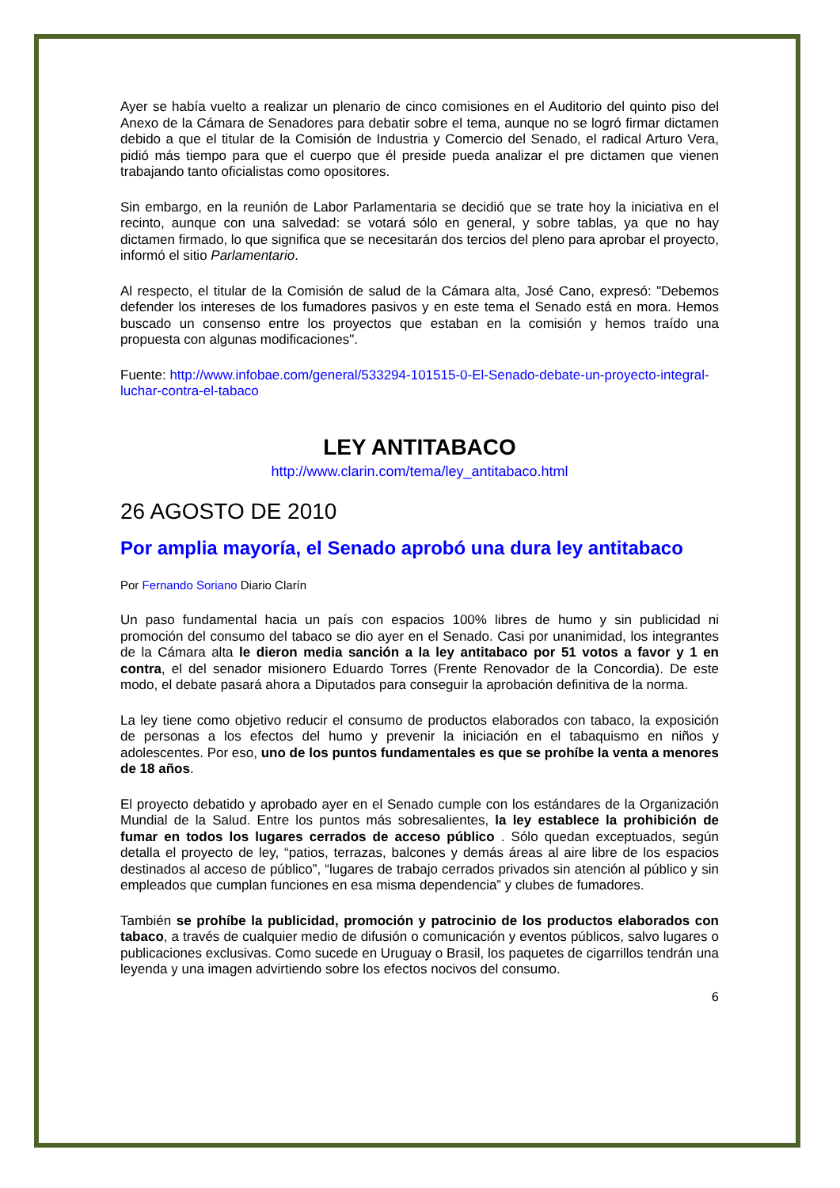Ayer se había vuelto a realizar un plenario de cinco comisiones en el Auditorio del quinto piso del Anexo de la Cámara de Senadores para debatir sobre el tema, aunque no se logró firmar dictamen debido a que el titular de la Comisión de Industria y Comercio del Senado, el radical Arturo Vera, pidió más tiempo para que el cuerpo que él preside pueda analizar el pre dictamen que vienen trabajando tanto oficialistas como opositores.
Sin embargo, en la reunión de Labor Parlamentaria se decidió que se trate hoy la iniciativa en el recinto, aunque con una salvedad: se votará sólo en general, y sobre tablas, ya que no hay dictamen firmado, lo que significa que se necesitarán dos tercios del pleno para aprobar el proyecto, informó el sitio Parlamentario.
Al respecto, el titular de la Comisión de salud de la Cámara alta, José Cano, expresó: "Debemos defender los intereses de los fumadores pasivos y en este tema el Senado está en mora. Hemos buscado un consenso entre los proyectos que estaban en la comisión y hemos traído una propuesta con algunas modificaciones".
Fuente: http://www.infobae.com/general/533294-101515-0-El-Senado-debate-un-proyecto-integral-luchar-contra-el-tabaco
LEY ANTITABACO
http://www.clarin.com/tema/ley_antitabaco.html
26 AGOSTO DE 2010
Por amplia mayoría, el Senado aprobó una dura ley antitabaco
Por Fernando Soriano Diario Clarín
Un paso fundamental hacia un país con espacios 100% libres de humo y sin publicidad ni promoción del consumo del tabaco se dio ayer en el Senado. Casi por unanimidad, los integrantes de la Cámara alta le dieron media sanción a la ley antitabaco por 51 votos a favor y 1 en contra, el del senador misionero Eduardo Torres (Frente Renovador de la Concordia). De este modo, el debate pasará ahora a Diputados para conseguir la aprobación definitiva de la norma.
La ley tiene como objetivo reducir el consumo de productos elaborados con tabaco, la exposición de personas a los efectos del humo y prevenir la iniciación en el tabaquismo en niños y adolescentes. Por eso, uno de los puntos fundamentales es que se prohíbe la venta a menores de 18 años.
El proyecto debatido y aprobado ayer en el Senado cumple con los estándares de la Organización Mundial de la Salud. Entre los puntos más sobresalientes, la ley establece la prohibición de fumar en todos los lugares cerrados de acceso público . Sólo quedan exceptuados, según detalla el proyecto de ley, “patios, terrazas, balcones y demás áreas al aire libre de los espacios destinados al acceso de público”, “lugares de trabajo cerrados privados sin atención al público y sin empleados que cumplan funciones en esa misma dependencia” y clubes de fumadores.
También se prohíbe la publicidad, promoción y patrocinio de los productos elaborados con tabaco, a través de cualquier medio de difusión o comunicación y eventos públicos, salvo lugares o publicaciones exclusivas. Como sucede en Uruguay o Brasil, los paquetes de cigarrillos tendrán una leyenda y una imagen advirtiendo sobre los efectos nocivos del consumo.
6